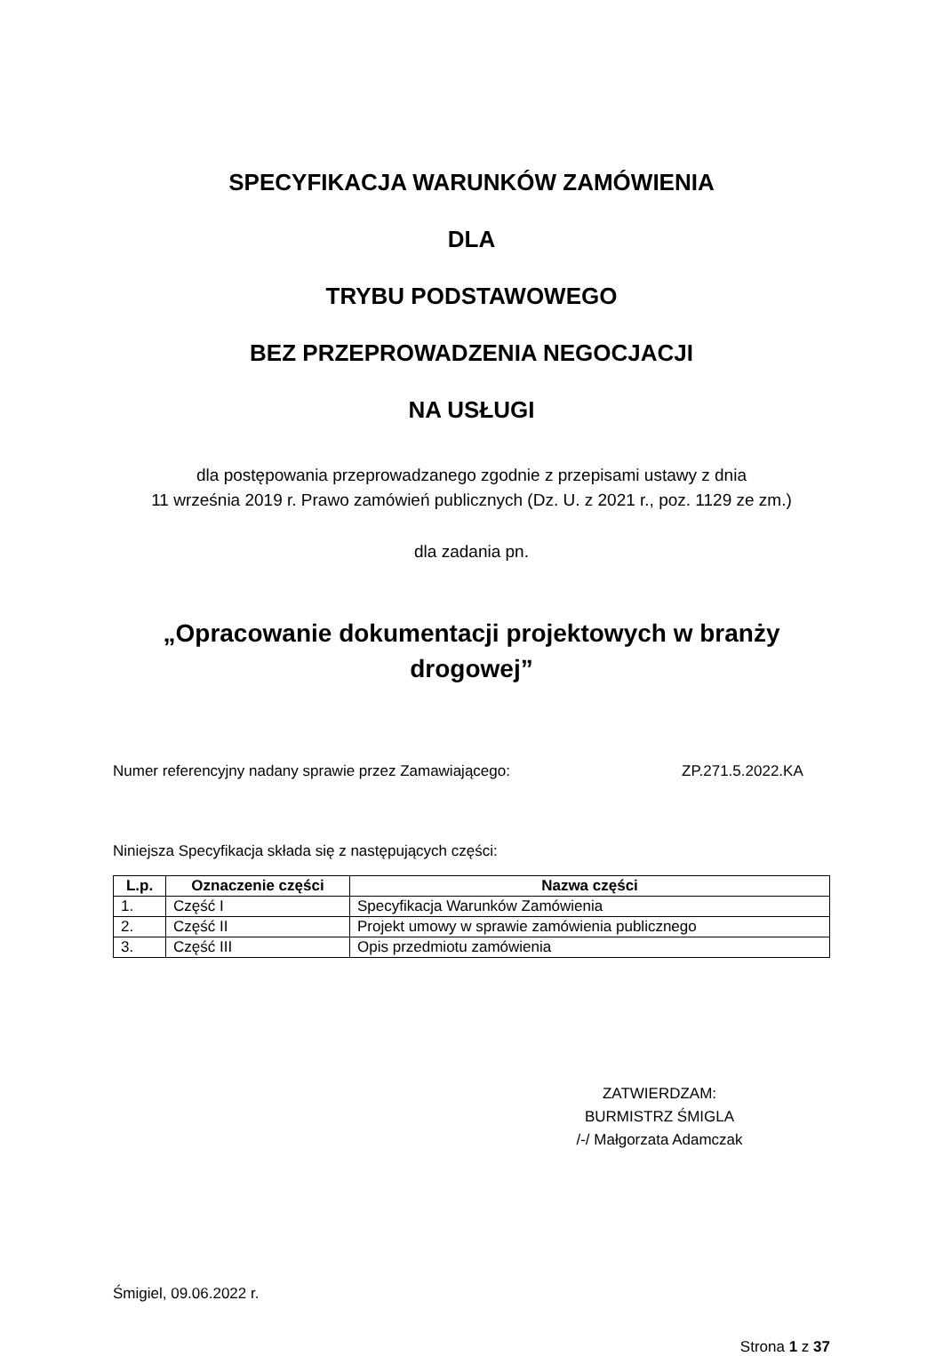SPECYFIKACJA WARUNKÓW ZAMÓWIENIA
DLA
TRYBU PODSTAWOWEGO
BEZ PRZEPROWADZENIA NEGOCJACJI
NA USŁUGI
dla postępowania przeprowadzanego zgodnie z przepisami ustawy z dnia
11 września 2019 r. Prawo zamówień publicznych (Dz. U. z 2021 r., poz. 1129 ze zm.)
dla zadania pn.
„Opracowanie dokumentacji projektowych w branży drogowej”
Numer referencyjny nadany sprawie przez Zamawiającego: ZP.271.5.2022.KA
Niniejsza Specyfikacja składa się z następujących części:
| L.p. | Oznaczenie części | Nazwa części |
| --- | --- | --- |
| 1. | Część I | Specyfikacja Warunków Zamówienia |
| 2. | Część II | Projekt umowy w sprawie zamówienia publicznego |
| 3. | Część III | Opis przedmiotu zamówienia |
ZATWIERDZAM:
BURMISTRZ ŚMIGLA
/-/ Małgorzata Adamczak
Śmigiel, 09.06.2022 r.
Strona 1 z 37